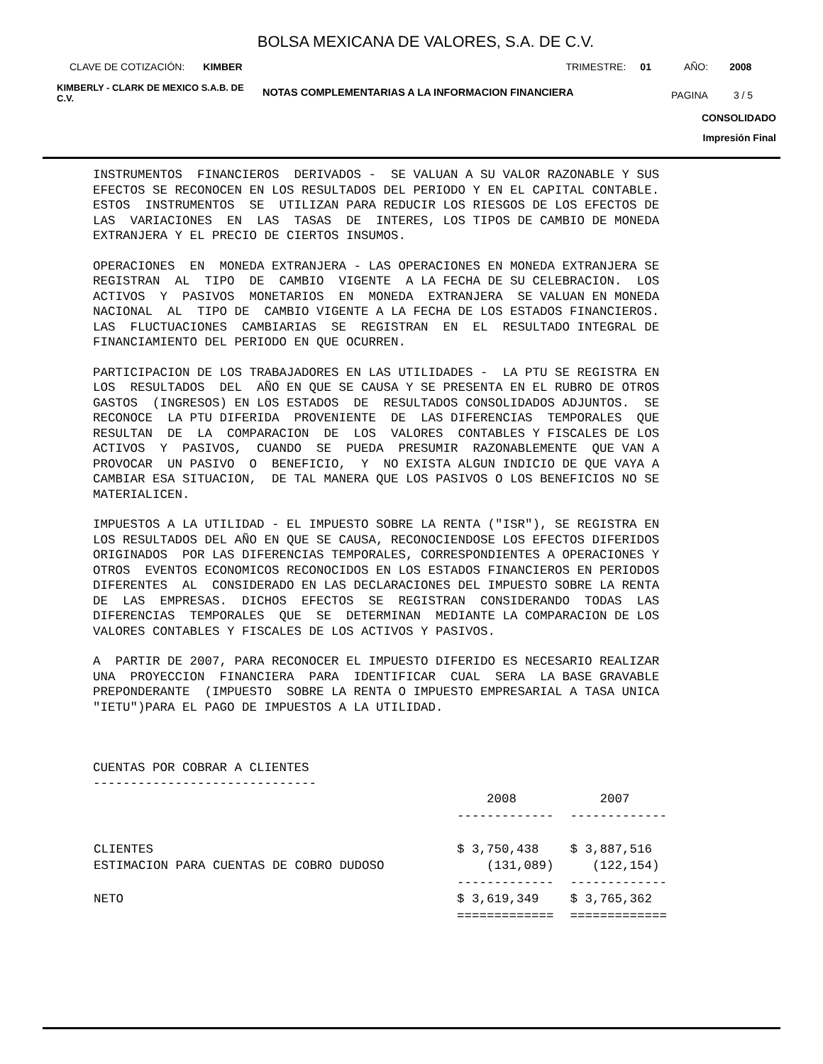BOLSA MEXICANA DE VALORES, S.A. DE C.V.
CLAVE DE COTIZACIÓN: KIMBER TRIMESTRE: 01 AÑO: 2008
KIMBERLY - CLARK DE MEXICO S.A.B. DE C.V. NOTAS COMPLEMENTARIAS A LA INFORMACION FINANCIERA PAGINA 3 / 5
CONSOLIDADO
Impresión Final
INSTRUMENTOS FINANCIEROS DERIVADOS - SE VALUAN A SU VALOR RAZONABLE Y SUS EFECTOS SE RECONOCEN EN LOS RESULTADOS DEL PERIODO Y EN EL CAPITAL CONTABLE. ESTOS INSTRUMENTOS SE UTILIZAN PARA REDUCIR LOS RIESGOS DE LOS EFECTOS DE LAS VARIACIONES EN LAS TASAS DE INTERES, LOS TIPOS DE CAMBIO DE MONEDA EXTRANJERA Y EL PRECIO DE CIERTOS INSUMOS.
OPERACIONES EN MONEDA EXTRANJERA - LAS OPERACIONES EN MONEDA EXTRANJERA SE REGISTRAN AL TIPO DE CAMBIO VIGENTE A LA FECHA DE SU CELEBRACION. LOS ACTIVOS Y PASIVOS MONETARIOS EN MONEDA EXTRANJERA SE VALUAN EN MONEDA NACIONAL AL TIPO DE CAMBIO VIGENTE A LA FECHA DE LOS ESTADOS FINANCIEROS. LAS FLUCTUACIONES CAMBIARIAS SE REGISTRAN EN EL RESULTADO INTEGRAL DE FINANCIAMIENTO DEL PERIODO EN QUE OCURREN.
PARTICIPACION DE LOS TRABAJADORES EN LAS UTILIDADES - LA PTU SE REGISTRA EN LOS RESULTADOS DEL AÑO EN QUE SE CAUSA Y SE PRESENTA EN EL RUBRO DE OTROS GASTOS (INGRESOS) EN LOS ESTADOS DE RESULTADOS CONSOLIDADOS ADJUNTOS. SE RECONOCE LA PTU DIFERIDA PROVENIENTE DE LAS DIFERENCIAS TEMPORALES QUE RESULTAN DE LA COMPARACION DE LOS VALORES CONTABLES Y FISCALES DE LOS ACTIVOS Y PASIVOS, CUANDO SE PUEDA PRESUMIR RAZONABLEMENTE QUE VAN A PROVOCAR UN PASIVO O BENEFICIO, Y NO EXISTA ALGUN INDICIO DE QUE VAYA A CAMBIAR ESA SITUACION, DE TAL MANERA QUE LOS PASIVOS O LOS BENEFICIOS NO SE MATERIALICEN.
IMPUESTOS A LA UTILIDAD - EL IMPUESTO SOBRE LA RENTA ("ISR"), SE REGISTRA EN LOS RESULTADOS DEL AÑO EN QUE SE CAUSA, RECONOCIENDOSE LOS EFECTOS DIFERIDOS ORIGINADOS POR LAS DIFERENCIAS TEMPORALES, CORRESPONDIENTES A OPERACIONES Y OTROS EVENTOS ECONOMICOS RECONOCIDOS EN LOS ESTADOS FINANCIEROS EN PERIODOS DIFERENTES AL CONSIDERADO EN LAS DECLARACIONES DEL IMPUESTO SOBRE LA RENTA DE LAS EMPRESAS. DICHOS EFECTOS SE REGISTRAN CONSIDERANDO TODAS LAS DIFERENCIAS TEMPORALES QUE SE DETERMINAN MEDIANTE LA COMPARACION DE LOS VALORES CONTABLES Y FISCALES DE LOS ACTIVOS Y PASIVOS.
A PARTIR DE 2007, PARA RECONOCER EL IMPUESTO DIFERIDO ES NECESARIO REALIZAR UNA PROYECCION FINANCIERA PARA IDENTIFICAR CUAL SERA LA BASE GRAVABLE PREPONDERANTE (IMPUESTO SOBRE LA RENTA O IMPUESTO EMPRESARIAL A TASA UNICA "IETU")PARA EL PAGO DE IMPUESTOS A LA UTILIDAD.
CUENTAS POR COBRAR A CLIENTES ------------------------------
| | 2008 | 2007 |
| --- | --- | --- |
| | ------------- | ------------- |
| CLIENTES | $ 3,750,438 | $ 3,887,516 |
| ESTIMACION PARA CUENTAS DE COBRO DUDOSO | (131,089) | (122,154) |
| | ------------- | ------------- |
| NETO | $ 3,619,349 | $ 3,765,362 |
| | ============= | ============= |